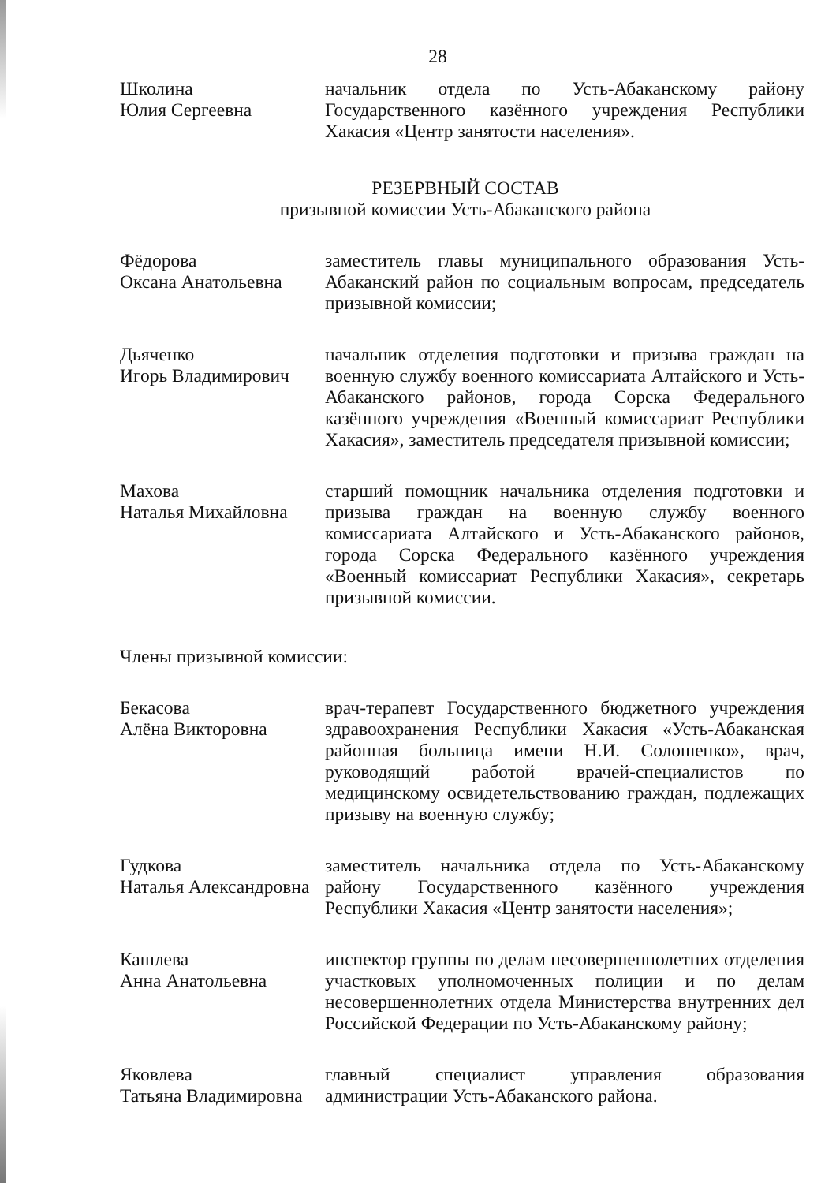28
Школина
Юлия Сергеевна
начальник отдела по Усть-Абаканскому району Государственного казённого учреждения Республики Хакасия «Центр занятости населения».
РЕЗЕРВНЫЙ СОСТАВ
призывной комиссии Усть-Абаканского района
Фёдорова
Оксана Анатольевна
заместитель главы муниципального образования Усть-Абаканский район по социальным вопросам, председатель призывной комиссии;
Дьяченко
Игорь Владимирович
начальник отделения подготовки и призыва граждан на военную службу военного комиссариата Алтайского и Усть-Абаканского районов, города Сорска Федерального казённого учреждения «Военный комиссариат Республики Хакасия», заместитель председателя призывной комиссии;
Махова
Наталья Михайловна
старший помощник начальника отделения подготовки и призыва граждан на военную службу военного комиссариата Алтайского и Усть-Абаканского районов, города Сорска Федерального казённого учреждения «Военный комиссариат Республики Хакасия», секретарь призывной комиссии.
Члены призывной комиссии:
Бекасова
Алёна Викторовна
врач-терапевт Государственного бюджетного учреждения здравоохранения Республики Хакасия «Усть-Абаканская районная больница имени Н.И. Солошенко», врач, руководящий работой врачей-специалистов по медицинскому освидетельствованию граждан, подлежащих призыву на военную службу;
Гудкова
Наталья Александровна
заместитель начальника отдела по Усть-Абаканскому району Государственного казённого учреждения Республики Хакасия «Центр занятости населения»;
Кашлева
Анна Анатольевна
инспектор группы по делам несовершеннолетних отделения участковых уполномоченных полиции и по делам несовершеннолетних отдела Министерства внутренних дел Российской Федерации по Усть-Абаканскому району;
Яковлева
Татьяна Владимировна
главный специалист управления образования администрации Усть-Абаканского района.